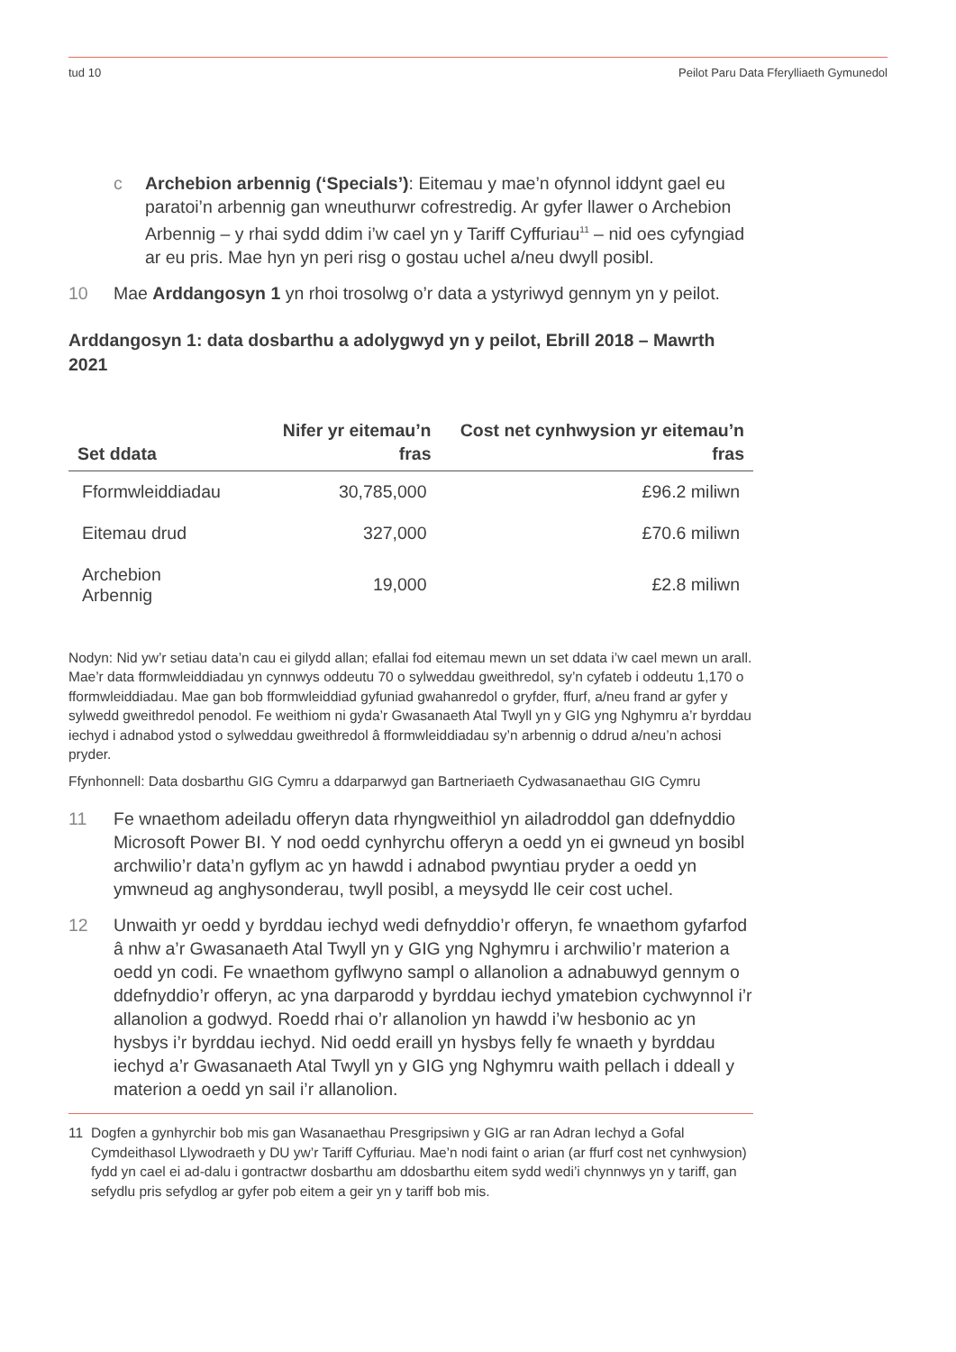tud 10 Peilot Paru Data Fferylliaeth Gymunedol
c Archebion arbennig (‘Specials’): Eitemau y mae’n ofynnol iddynt gael eu paratoi’n arbennig gan wneuthurwr cofrestredig. Ar gyfer llawer o Archebion Arbennig – y rhai sydd ddim i’w cael yn y Tariff Cyffuriau<sup>11</sup> – nid oes cyfyngiad ar eu pris. Mae hyn yn peri risg o gostau uchel a/neu dwyll posibl.
10 Mae Arddangosyn 1 yn rhoi trosolwg o’r data a ystyriwyd gennym yn y peilot.
Arddangosyn 1: data dosbarthu a adolygwyd yn y peilot, Ebrill 2018 – Mawrth 2021
| Set ddata | Nifer yr eitemau’n fras | Cost net cynhwysion yr eitemau’n fras |
| --- | --- | --- |
| Fformwleiddiadau | 30,785,000 | £96.2 miliwn |
| Eitemau drud | 327,000 | £70.6 miliwn |
| Archebion Arbennig | 19,000 | £2.8 miliwn |
Nodyn: Nid yw’r setiau data’n cau ei gilydd allan; efallai fod eitemau mewn un set ddata i’w cael mewn un arall. Mae’r data fformwleiddiadau yn cynnwys oddeutu 70 o sylweddau gweithredol, sy’n cyfateb i oddeutu 1,170 o fformwleiddiadau. Mae gan bob fformwleiddiad gyfuniad gwahanredol o gryfder, ffurf, a/neu frand ar gyfer y sylwedd gweithredol penodol. Fe weithiom ni gyda’r Gwasanaeth Atal Twyll yn y GIG yng Nghymru a’r byrddau iechyd i adnabod ystod o sylweddau gweithredol â fformwleiddiadau sy’n arbennig o ddrud a/neu’n achosi pryder.
Ffynhonnell: Data dosbarthu GIG Cymru a ddarparwyd gan Bartneriaeth Cydwasanaethau GIG Cymru
11 Fe wnaethom adeiladu offeryn data rhyngweithiol yn ailadroddol gan ddefnyddio Microsoft Power BI. Y nod oedd cynhyrchu offeryn a oedd yn ei gwneud yn bosibl archwilio’r data’n gyflym ac yn hawdd i adnabod pwyntiau pryder a oedd yn ymwneud ag anghysonderau, twyll posibl, a meysydd lle ceir cost uchel.
12 Unwaith yr oedd y byrddau iechyd wedi defnyddio’r offeryn, fe wnaethom gyfarfod â nhw a’r Gwasanaeth Atal Twyll yn y GIG yng Nghymru i archwilio’r materion a oedd yn codi. Fe wnaethom gyflwyno sampl o allanolion a adnabuwyd gennym o ddefnyddio’r offeryn, ac yna darparodd y byrddau iechyd ymatebion cychwynnol i’r allanolion a godwyd. Roedd rhai o’r allanolion yn hawdd i’w hesbonio ac yn hysbys i’r byrddau iechyd. Nid oedd eraill yn hysbys felly fe wnaeth y byrddau iechyd a’r Gwasanaeth Atal Twyll yn y GIG yng Nghymru waith pellach i ddeall y materion a oedd yn sail i’r allanolion.
11 Dogfen a gynhyrchir bob mis gan Wasanaethau Presgripsiwn y GIG ar ran Adran Iechyd a Gofal Cymdeithasol Llywodraeth y DU yw’r Tariff Cyffuriau. Mae’n nodi faint o arian (ar ffurf cost net cynhwysion) fydd yn cael ei ad-dalu i gontractwr dosbarthu am ddosbarthu eitem sydd wedi’i chynnwys yn y tariff, gan sefydlu pris sefydlog ar gyfer pob eitem a geir yn y tariff bob mis.